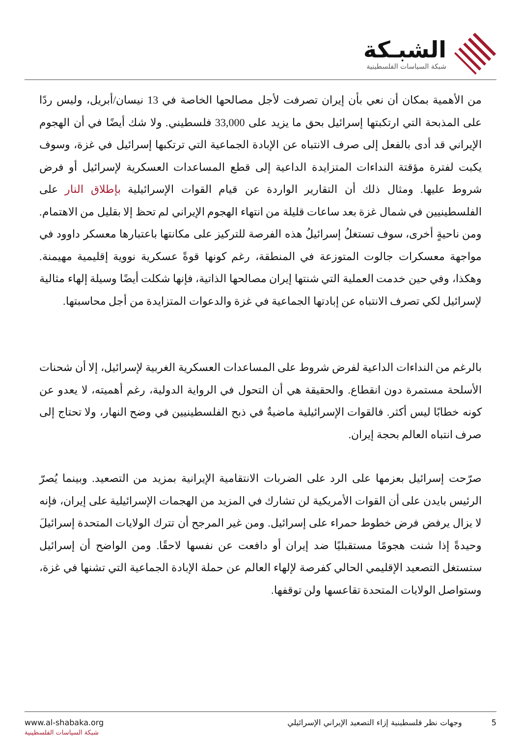الشبـكة
شبكة السياسات الفلسطينية
من الأهمية بمكان أن نعي بأن إيران تصرفت لأجل مصالحها الخاصة في 13 نيسان/أبريل، وليس ردًا على المذبحة التي ارتكبتها إسرائيل بحق ما يزيد على 33,000 فلسطيني. ولا شك أيضًا في أن الهجوم الإيراني قد أدى بالفعل إلى صرف الانتباه عن الإبادة الجماعية التي ترتكبها إسرائيل في غزة، وسوف يكبت لفترة مؤقتة النداءات المتزايدة الداعية إلى قطع المساعدات العسكرية لإسرائيل أو فرض شروط عليها. ومثال ذلك أن التقارير الواردة عن قيام القوات الإسرائيلية بإطلاق النار على الفلسطينيين في شمال غزة بعد ساعات قليلة من انتهاء الهجوم الإيراني لم تحظ إلا بقليل من الاهتمام. ومن ناحيةٍ أخرى، سوف تستغلُ إسرائيلُ هذه الفرصة للتركيز على مكانتها باعتبارها معسكر داوود في مواجهة معسكرات جالوت المتوزعة في المنطقة، رغم كونها قوةً عسكرية نووية إقليمية مهيمنة. وهكذا، وفي حين خدمت العملية التي شنتها إيران مصالحها الذاتية، فإنها شكلت أيضًا وسيلة إلهاء مثالية لإسرائيل لكي تصرف الانتباه عن إبادتها الجماعية في غزة والدعوات المتزايدة من أجل محاسبتها.
بالرغم من النداءات الداعية لفرض شروط على المساعدات العسكرية الغربية لإسرائيل، إلا أن شحنات الأسلحة مستمرة دون انقطاع. والحقيقة هي أن التحول في الرواية الدولية، رغم أهميته، لا يعدو عن كونه خطابًا ليس أكثر. فالقوات الإسرائيلية ماضيةٌ في ذبح الفلسطينيين في وضح النهار، ولا تحتاج إلى صرف انتباه العالم بحجة إيران.
صرّحت إسرائيل بعزمها على الرد على الضربات الانتقامية الإيرانية بمزيد من التصعيد. وبينما يُصرّ الرئيس بايدن على أن القوات الأمريكية لن تشارك في المزيد من الهجمات الإسرائيلية على إيران، فإنه لا يزال يرفض فرض خطوط حمراء على إسرائيل. ومن غير المرجح أن تترك الولايات المتحدة إسرائيلَ وحيدةً إذا شنت هجومًا مستقبليًا ضد إيران أو دافعت عن نفسها لاحقًا. ومن الواضح أن إسرائيل ستستغل التصعيد الإقليمي الحالي كفرصة لإلهاء العالم عن حملة الإبادة الجماعية التي تشنها في غزة، وستواصل الولايات المتحدة تقاعسها ولن توقفها.
www.al-shabaka.org
شبكة السياسات الفلسطينية
5 وجهات نظر فلسطينية إزاء التصعيد الإيراني الإسرائيلي